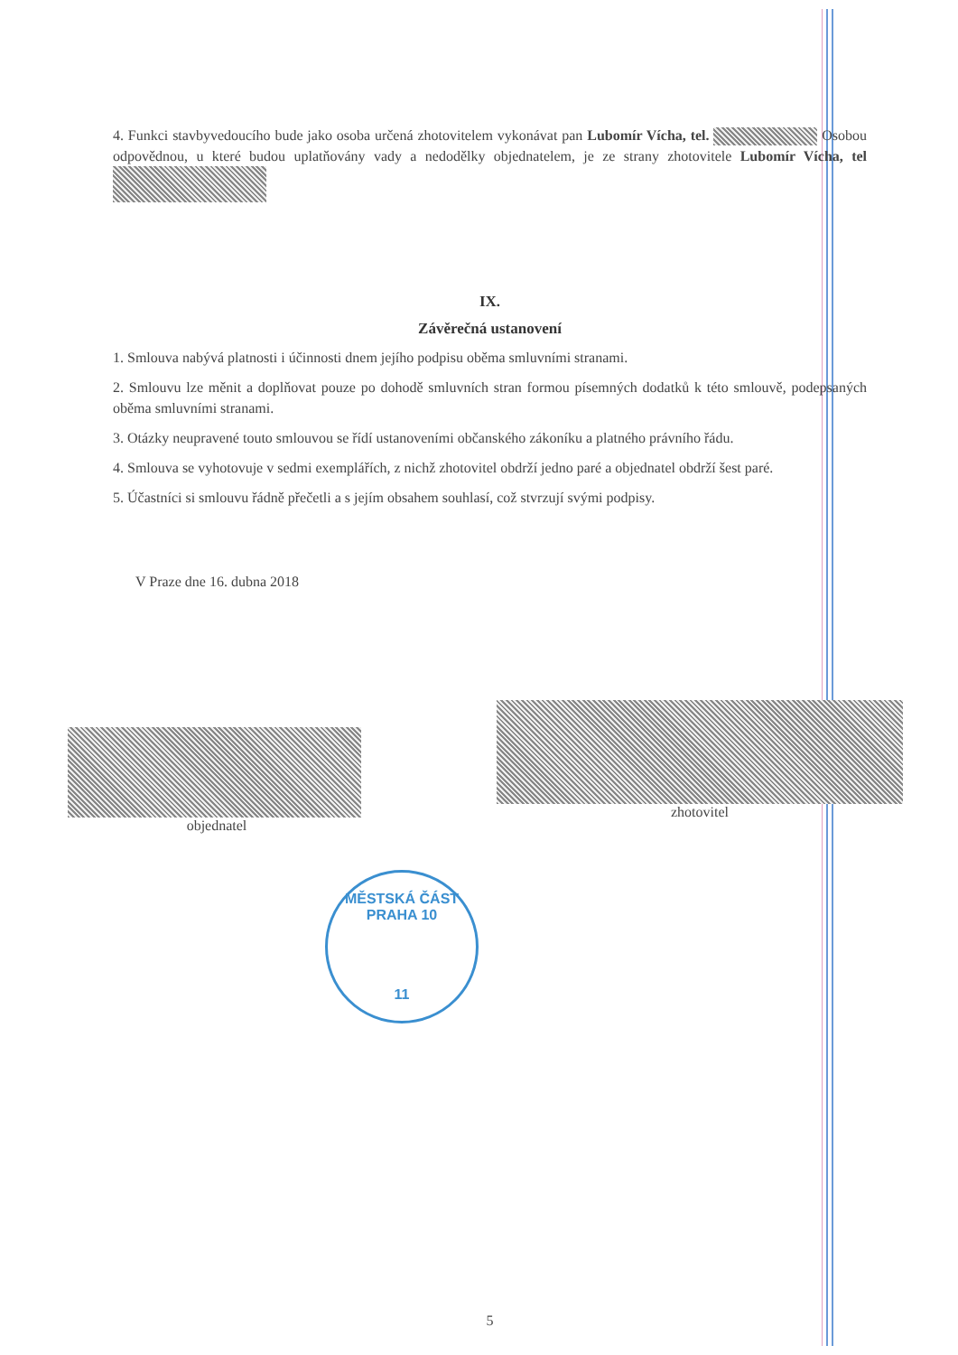4. Funkci stavbyvedoucího bude jako osoba určená zhotovitelem vykonávat pan Lubomír Vícha, tel. Osobou odpovědnou, u které budou uplatňovány vady a nedodělky objednatelem, je ze strany zhotovitele Lubomír Vícha, tel
IX.
Závěrečná ustanovení
1. Smlouva nabývá platnosti i účinnosti dnem jejího podpisu oběma smluvními stranami.
2. Smlouvu lze měnit a doplňovat pouze po dohodě smluvních stran formou písemných dodatků k této smlouvě, podepsaných oběma smluvními stranami.
3. Otázky neupravené touto smlouvou se řídí ustanoveními občanského zákoníku a platného právního řádu.
4. Smlouva se vyhotovuje v sedmi exemplářích, z nichž zhotovitel obdrží jedno paré a objednatel obdrží šest paré.
5. Účastníci si smlouvu řádně přečetli a s jejím obsahem souhlasí, což stvrzují svými podpisy.
V Praze dne 16. dubna 2018
objednatel
zhotovitel
MĚSTSKÁ ČÁST PRAHA 10
11
5